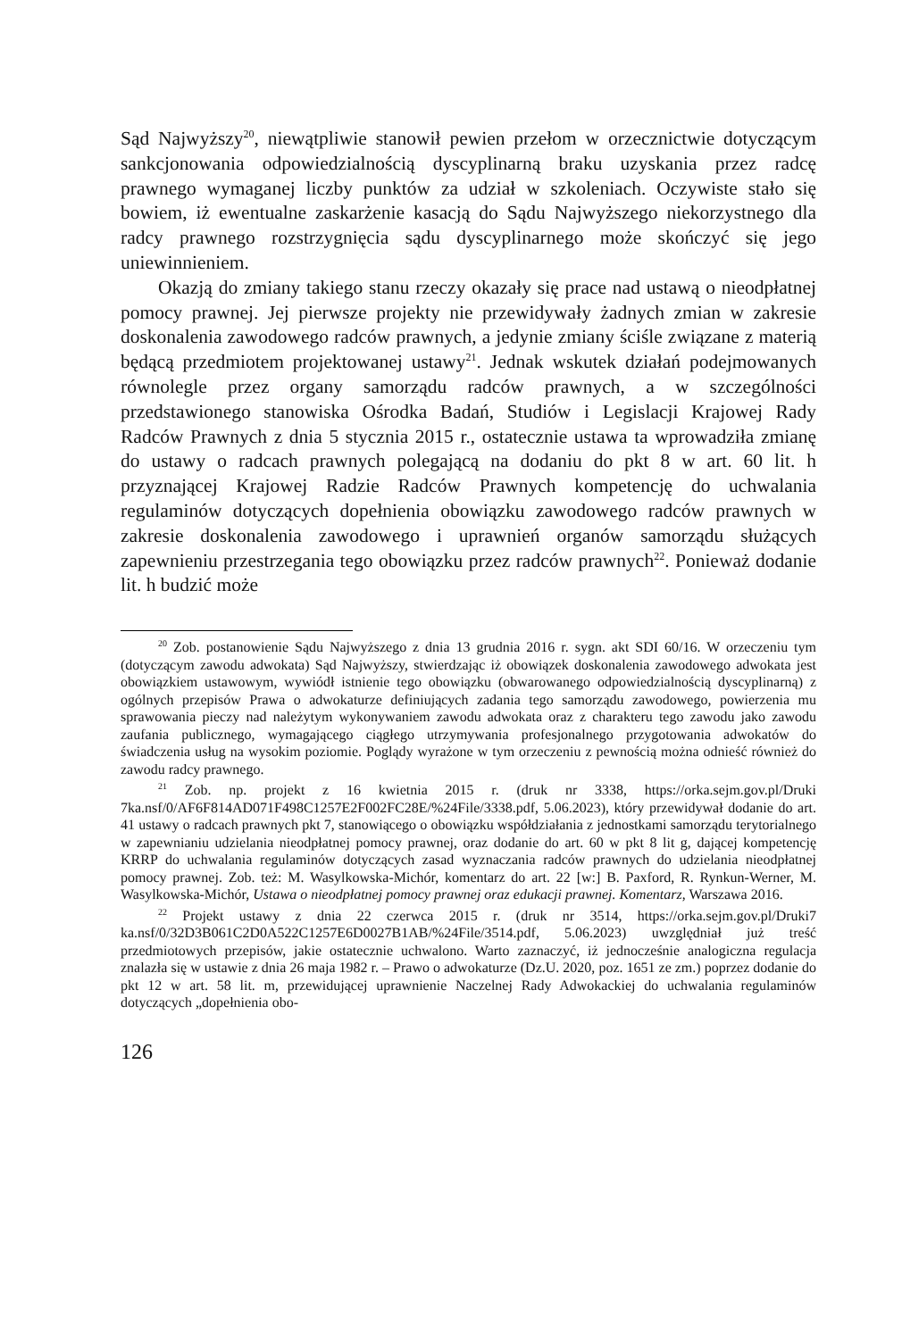Sąd Najwyższy<sup>20</sup>, niewątpliwie stanowił pewien przełom w orzecznictwie dotyczącym sankcjonowania odpowiedzialnością dyscyplinarną braku uzyskania przez radcę prawnego wymaganej liczby punktów za udział w szkoleniach. Oczywiste stało się bowiem, iż ewentualne zaskarżenie kasacją do Sądu Najwyższego niekorzystnego dla radcy prawnego rozstrzygnięcia sądu dyscyplinarnego może skończyć się jego uniewinnieniem.
Okazją do zmiany takiego stanu rzeczy okazały się prace nad ustawą o nieodpłatnej pomocy prawnej. Jej pierwsze projekty nie przewidywały żadnych zmian w zakresie doskonalenia zawodowego radców prawnych, a jedynie zmiany ściśle związane z materią będącą przedmiotem projektowanej ustawy<sup>21</sup>. Jednak wskutek działań podejmowanych równolegle przez organy samorządu radców prawnych, a w szczególności przedstawionego stanowiska Ośrodka Badań, Studiów i Legislacji Krajowej Rady Radców Prawnych z dnia 5 stycznia 2015 r., ostatecznie ustawa ta wprowadziła zmianę do ustawy o radcach prawnych polegającą na dodaniu do pkt 8 w art. 60 lit. h przyznającej Krajowej Radzie Radców Prawnych kompetencję do uchwalania regulaminów dotyczących dopełnienia obowiązku zawodowego radców prawnych w zakresie doskonalenia zawodowego i uprawnień organów samorządu służących zapewnieniu przestrzegania tego obowiązku przez radców prawnych<sup>22</sup>. Ponieważ dodanie lit. h budzić może
<sup>20</sup> Zob. postanowienie Sądu Najwyższego z dnia 13 grudnia 2016 r. sygn. akt SDI 60/16. W orzeczeniu tym (dotyczącym zawodu adwokata) Sąd Najwyższy, stwierdzając iż obowiązek doskonalenia zawodowego adwokata jest obowiązkiem ustawowym, wywiódł istnienie tego obowiązku (obwarowanego odpowiedzialnością dyscyplinarną) z ogólnych przepisów Prawa o adwokaturze definiujących zadania tego samorządu zawodowego, powierzenia mu sprawowania pieczy nad należytym wykonywaniem zawodu adwokata oraz z charakteru tego zawodu jako zawodu zaufania publicznego, wymagającego ciągłego utrzymywania profesjonalnego przygotowania adwokatów do świadczenia usług na wysokim poziomie. Poglądy wyrażone w tym orzeczeniu z pewnością można odnieść również do zawodu radcy prawnego.
<sup>21</sup> Zob. np. projekt z 16 kwietnia 2015 r. (druk nr 3338, https://orka.sejm.gov.pl/Druki 7ka.nsf/0/AF6F814AD071F498C1257E2F002FC28E/%24File/3338.pdf, 5.06.2023), który przewidywał dodanie do art. 41 ustawy o radcach prawnych pkt 7, stanowiącego o obowiązku współdziałania z jednostkami samorządu terytorialnego w zapewnianiu udzielania nieodpłatnej pomocy prawnej, oraz dodanie do art. 60 w pkt 8 lit g, dającej kompetencję KRRP do uchwalania regulaminów dotyczących zasad wyznaczania radców prawnych do udzielania nieodpłatnej pomocy prawnej. Zob. też: M. Wasylkowska-Michór, komentarz do art. 22 [w:] B. Paxford, R. Rynkun-Werner, M. Wasylkowska-Michór, Ustawa o nieodpłatnej pomocy prawnej oraz edukacji prawnej. Komentarz, Warszawa 2016.
<sup>22</sup> Projekt ustawy z dnia 22 czerwca 2015 r. (druk nr 3514, https://orka.sejm.gov.pl/Druki7 ka.nsf/0/32D3B061C2D0A522C1257E6D0027B1AB/%24File/3514.pdf, 5.06.2023) uwzględniał już treść przedmiotowych przepisów, jakie ostatecznie uchwalono. Warto zaznaczyć, iż jednocześnie analogiczna regulacja znalazła się w ustawie z dnia 26 maja 1982 r. – Prawo o adwokaturze (Dz.U. 2020, poz. 1651 ze zm.) poprzez dodanie do pkt 12 w art. 58 lit. m, przewidującej uprawnienie Naczelnej Rady Adwokackiej do uchwalania regulaminów dotyczących „dopełnienia obo-
126